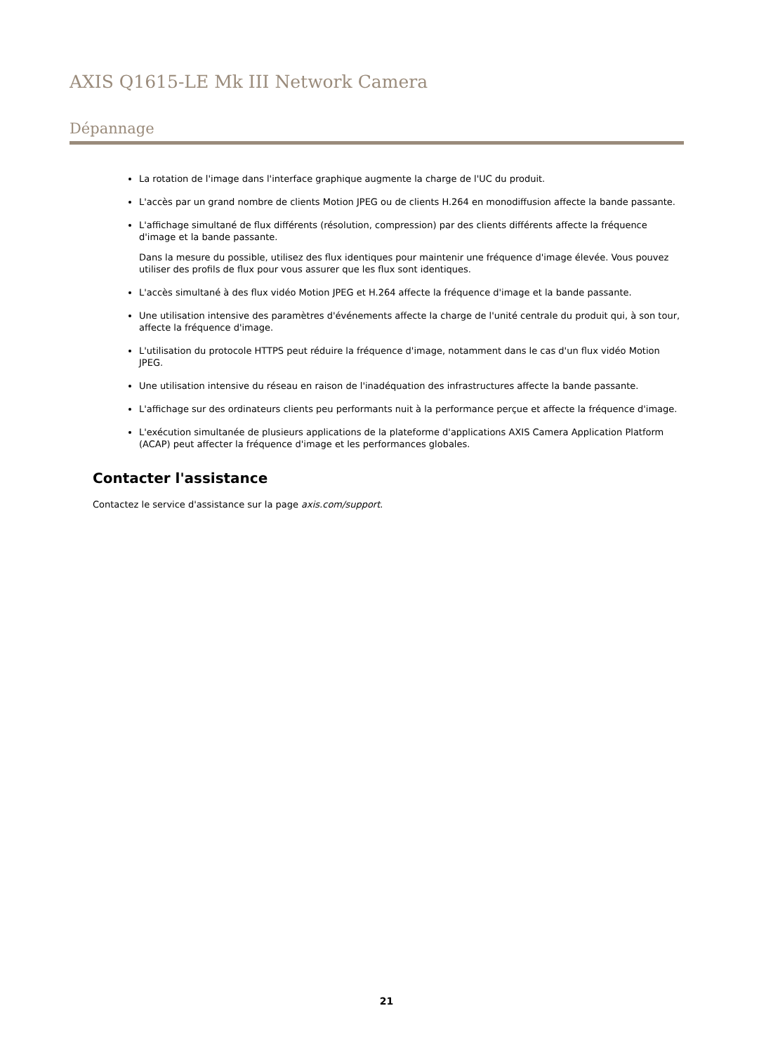AXIS Q1615-LE Mk III Network Camera
Dépannage
La rotation de l'image dans l'interface graphique augmente la charge de l'UC du produit.
L'accès par un grand nombre de clients Motion JPEG ou de clients H.264 en monodiffusion affecte la bande passante.
L'affichage simultané de flux différents (résolution, compression) par des clients différents affecte la fréquence d'image et la bande passante.
Dans la mesure du possible, utilisez des flux identiques pour maintenir une fréquence d'image élevée. Vous pouvez utiliser des profils de flux pour vous assurer que les flux sont identiques.
L'accès simultané à des flux vidéo Motion JPEG et H.264 affecte la fréquence d'image et la bande passante.
Une utilisation intensive des paramètres d'événements affecte la charge de l'unité centrale du produit qui, à son tour, affecte la fréquence d'image.
L'utilisation du protocole HTTPS peut réduire la fréquence d'image, notamment dans le cas d'un flux vidéo Motion JPEG.
Une utilisation intensive du réseau en raison de l'inadéquation des infrastructures affecte la bande passante.
L'affichage sur des ordinateurs clients peu performants nuit à la performance perçue et affecte la fréquence d'image.
L'exécution simultanée de plusieurs applications de la plateforme d'applications AXIS Camera Application Platform (ACAP) peut affecter la fréquence d'image et les performances globales.
Contacter l'assistance
Contactez le service d'assistance sur la page axis.com/support.
21